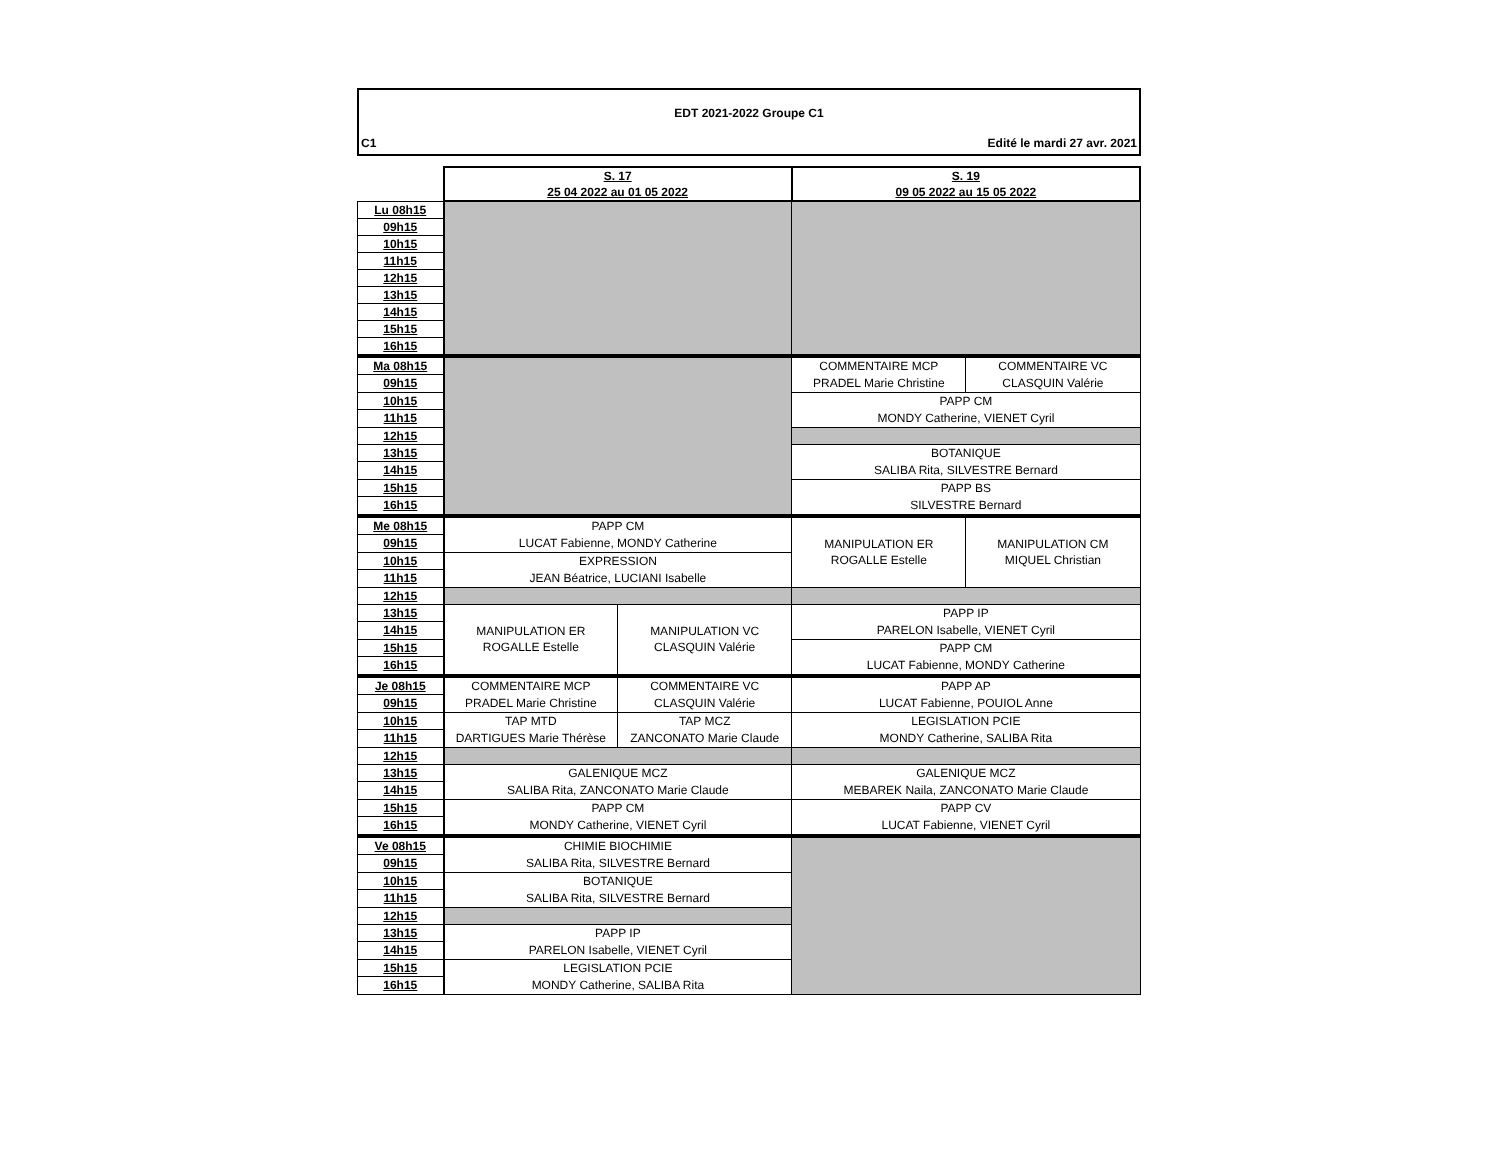EDT 2021-2022 Groupe C1
C1 Edité le mardi 27 avr. 2021
| | S. 17 25 04 2022 au 01 05 2022 | | S. 19 09 05 2022 au 15 05 2022 | |
| Lu 08h15 | | | | |
| 09h15 | | | | |
| 10h15 | | | | |
| 11h15 | | | | |
| 12h15 | | | | |
| 13h15 | | | | |
| 14h15 | | | | |
| 15h15 | | | | |
| 16h15 | | | | |
| Ma 08h15 | | | COMMENTAIRE MCP PRADEL Marie Christine | COMMENTAIRE VC CLASQUIN Valérie |
| 09h15 | | | | |
| 10h15 | | | PAPP CM MONDY Catherine, VIENET Cyril | |
| 11h15 | | | | |
| 12h15 | | | | |
| 13h15 | | | BOTANIQUE SALIBA Rita, SILVESTRE Bernard | |
| 14h15 | | | | |
| 15h15 | | | PAPP BS SILVESTRE Bernard | |
| 16h15 | | | | |
| Me 08h15 | PAPP CM LUCAT Fabienne, MONDY Catherine | | MANIPULATION ER ROGALLE Estelle | MANIPULATION CM MIQUEL Christian |
| 09h15 | | | | |
| 10h15 | EXPRESSION JEAN Béatrice, LUCIANI Isabelle | | | |
| 11h15 | | | | |
| 12h15 | | | | |
| 13h15 | MANIPULATION ER ROGALLE Estelle | MANIPULATION VC CLASQUIN Valérie | PAPP IP PARELON Isabelle, VIENET Cyril | |
| 14h15 | | | | |
| 15h15 | | | PAPP CM LUCAT Fabienne, MONDY Catherine | |
| 16h15 | | | | |
| Je 08h15 | COMMENTAIRE MCP PRADEL Marie Christine | COMMENTAIRE VC CLASQUIN Valérie | PAPP AP LUCAT Fabienne, POUIOL Anne | |
| 09h15 | | | | |
| 10h15 | TAP MTD DARTIGUES Marie Thérèse | TAP MCZ ZANCONATO Marie Claude | LEGISLATION PCIE MONDY Catherine, SALIBA Rita | |
| 11h15 | | | | |
| 12h15 | | | | |
| 13h15 | GALENIQUE MCZ SALIBA Rita, ZANCONATO Marie Claude | | GALENIQUE MCZ MEBAREK Naila, ZANCONATO Marie Claude | |
| 14h15 | | | | |
| 15h15 | PAPP CM MONDY Catherine, VIENET Cyril | | PAPP CV LUCAT Fabienne, VIENET Cyril | |
| 16h15 | | | | |
| Ve 08h15 | CHIMIE BIOCHIMIE SALIBA Rita, SILVESTRE Bernard | | | |
| 09h15 | | | | |
| 10h15 | BOTANIQUE SALIBA Rita, SILVESTRE Bernard | | | |
| 11h15 | | | | |
| 12h15 | | | | |
| 13h15 | PAPP IP PARELON Isabelle, VIENET Cyril | | | |
| 14h15 | | | | |
| 15h15 | LEGISLATION PCIE MONDY Catherine, SALIBA Rita | | | |
| 16h15 | | | | |